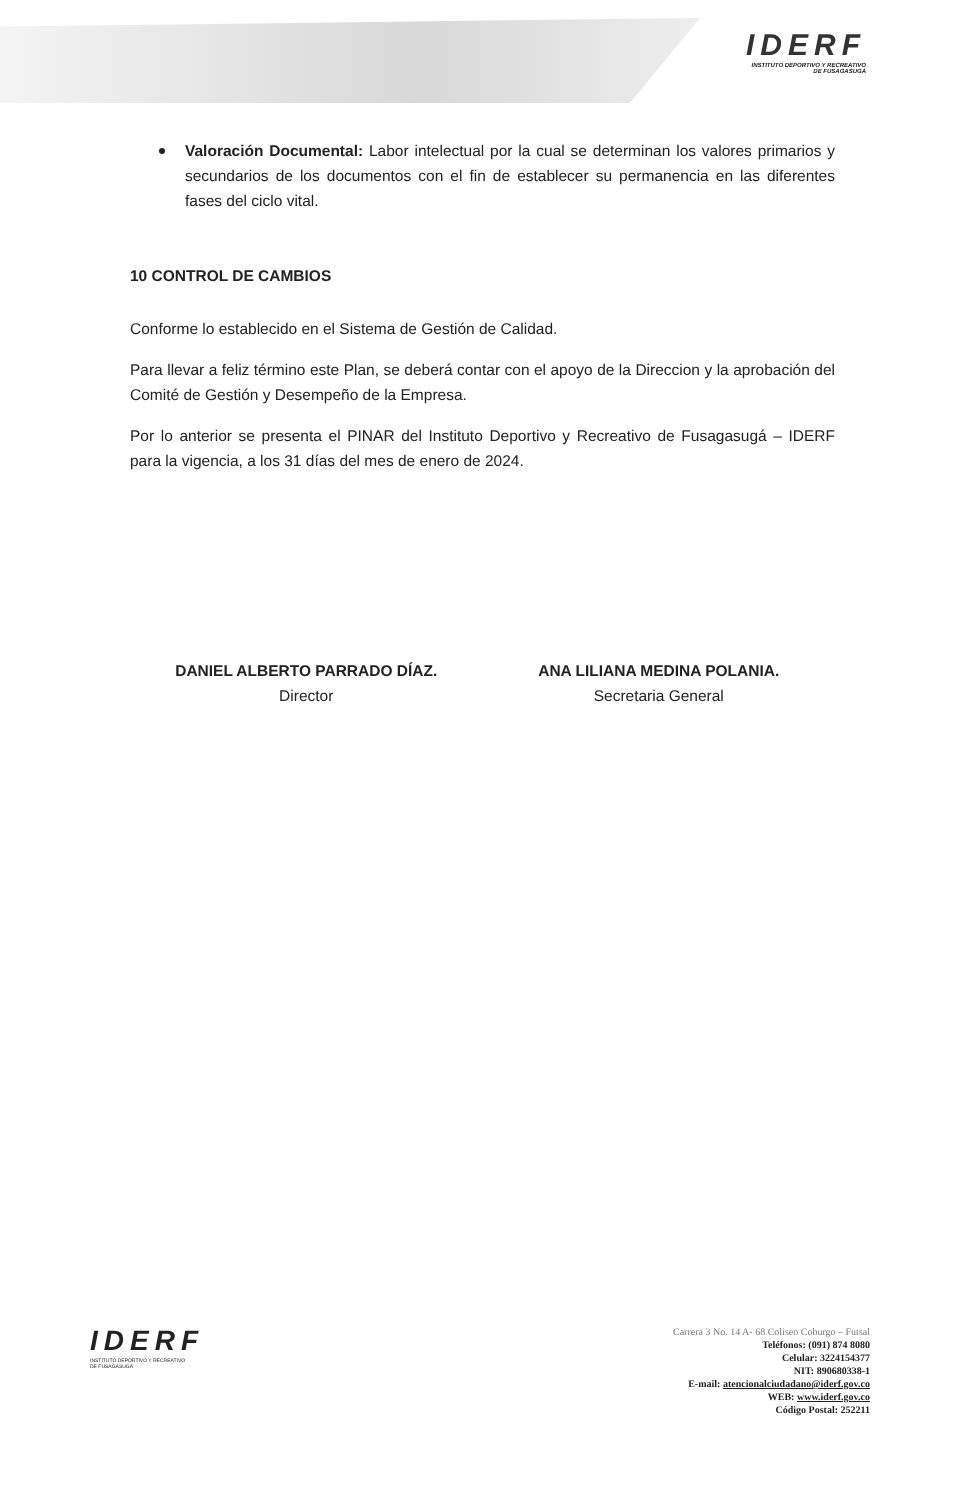IDERF
INSTITUTO DEPORTIVO Y RECREATIVO
DE FUSAGASUGÁ
Valoración Documental: Labor intelectual por la cual se determinan los valores primarios y secundarios de los documentos con el fin de establecer su permanencia en las diferentes fases del ciclo vital.
10 CONTROL DE CAMBIOS
Conforme lo establecido en el Sistema de Gestión de Calidad.
Para llevar a feliz término este Plan, se deberá contar con el apoyo de la Direccion y la aprobación del Comité de Gestión y Desempeño de la Empresa.
Por lo anterior se presenta el PINAR del Instituto Deportivo y Recreativo de Fusagasugá – IDERF para la vigencia, a los 31 días del mes de enero de 2024.
DANIEL ALBERTO PARRADO DÍAZ.
Director
ANA LILIANA MEDINA POLANIA.
Secretaria General
IDERF
INSTITUTO DEPORTIVO Y RECREATIVO
DE FUSAGASUGÁ
Carrera 3 No. 14 A- 68 Coliseo Coburgo – Futsal
Teléfonos: (091) 874 8080
Celular: 3224154377
NIT: 890680338-1
E-mail: atencionalciudadano@iderf.gov.co
WEB: www.iderf.gov.co
Código Postal: 252211